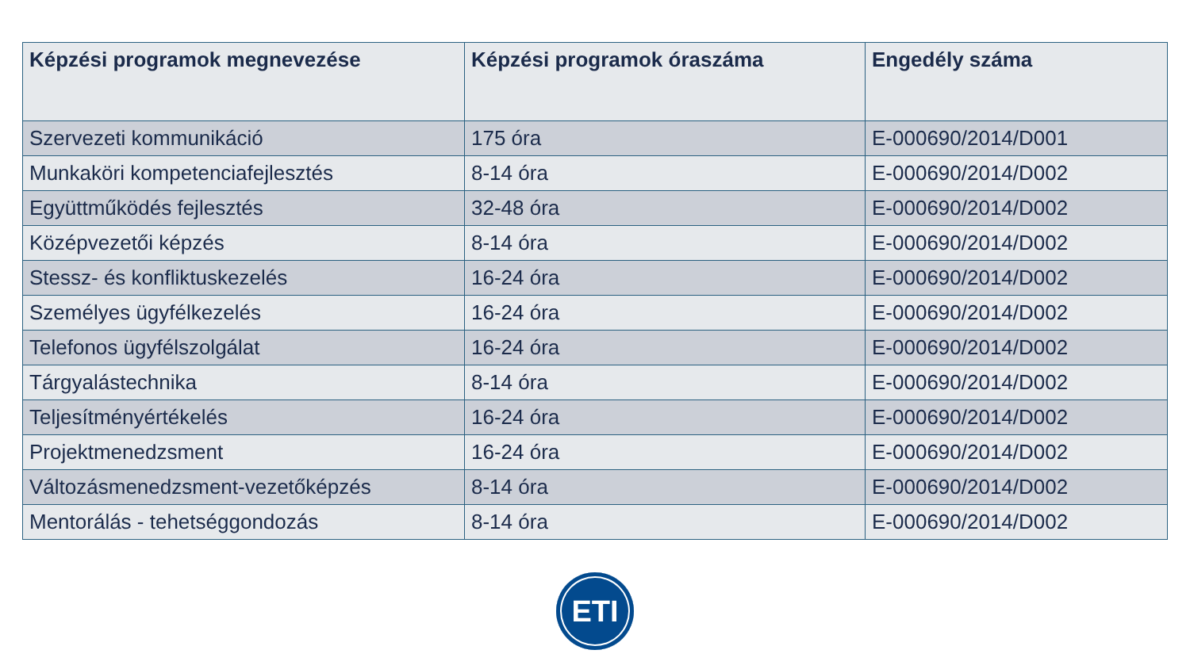| Képzési programok megnevezése | Képzési programok óraszáma | Engedély száma |
| --- | --- | --- |
| Szervezeti kommunikáció | 175 óra | E-000690/2014/D001 |
| Munkaköri kompetenciafejlesztés | 8-14 óra | E-000690/2014/D002 |
| Együttműködés fejlesztés | 32-48 óra | E-000690/2014/D002 |
| Középvezetői képzés | 8-14 óra | E-000690/2014/D002 |
| Stessz- és konfliktuskezelés | 16-24 óra | E-000690/2014/D002 |
| Személyes ügyfélkezelés | 16-24 óra | E-000690/2014/D002 |
| Telefonos ügyfélszolgálat | 16-24 óra | E-000690/2014/D002 |
| Tárgyalástechnika | 8-14 óra | E-000690/2014/D002 |
| Teljesítményértékelés | 16-24 óra | E-000690/2014/D002 |
| Projektmenedzsment | 16-24 óra | E-000690/2014/D002 |
| Változásmenedzsment-vezetőképzés | 8-14 óra | E-000690/2014/D002 |
| Mentorálás - tehetséggondozás | 8-14 óra | E-000690/2014/D002 |
ETI